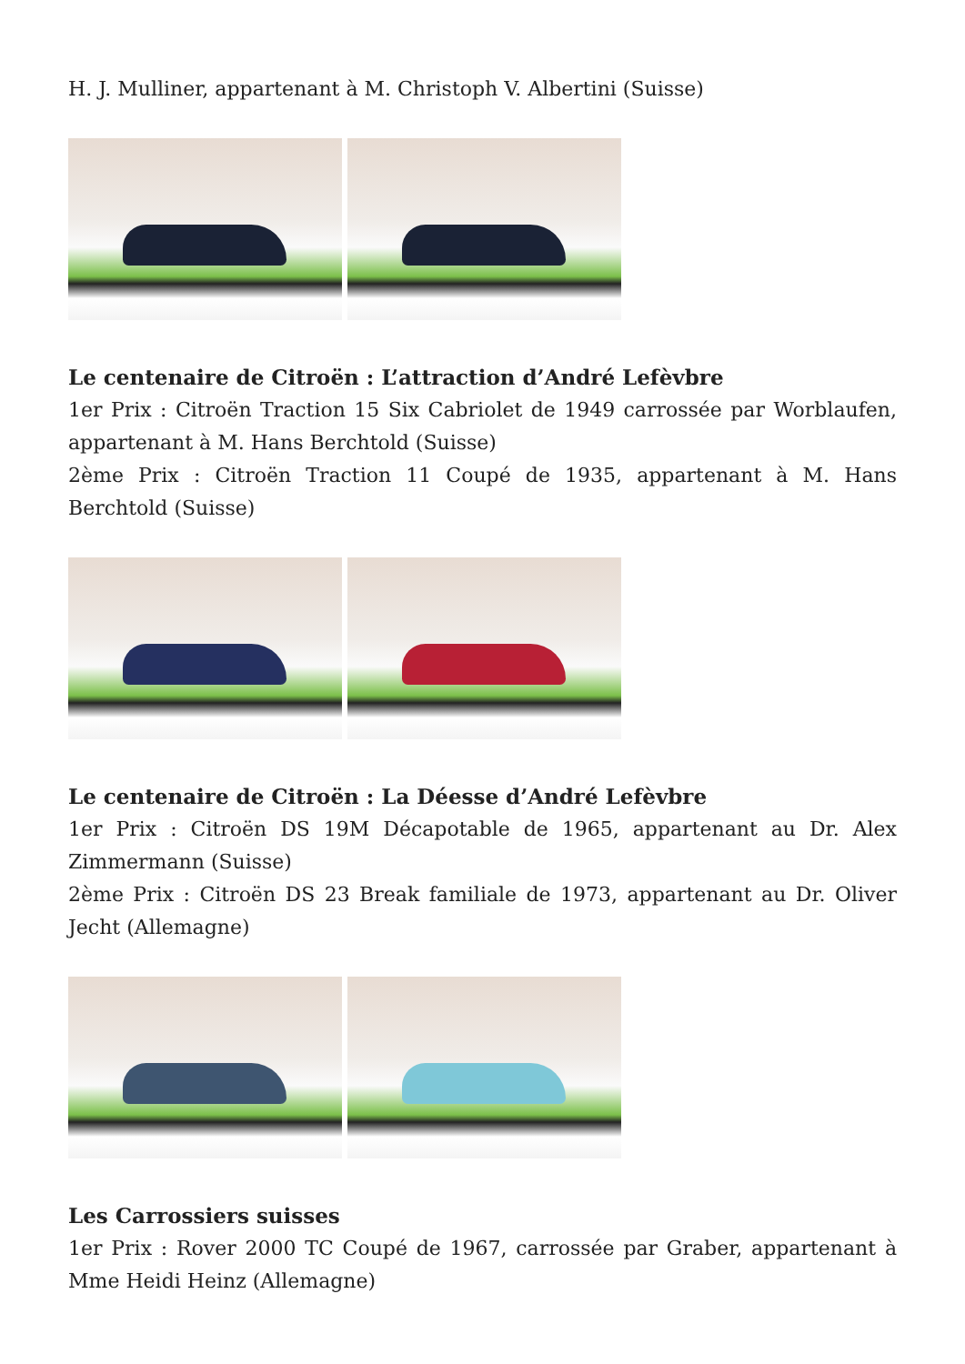H. J. Mulliner, appartenant à M. Christoph V. Albertini (Suisse)
Le centenaire de Citroën : L’attraction d’André Lefèvbre
1er Prix : Citroën Traction 15 Six Cabriolet de 1949 carrossée par Worblaufen, appartenant à M. Hans Berchtold (Suisse)
2ème Prix : Citroën Traction 11 Coupé de 1935, appartenant à M. Hans Berchtold (Suisse)
Le centenaire de Citroën : La Déesse d’André Lefèvbre
1er Prix : Citroën DS 19M Décapotable de 1965, appartenant au Dr. Alex Zimmermann (Suisse)
2ème Prix : Citroën DS 23 Break familiale de 1973, appartenant au Dr. Oliver Jecht (Allemagne)
Les Carrossiers suisses
1er Prix : Rover 2000 TC Coupé de 1967, carrossée par Graber, appartenant à Mme Heidi Heinz (Allemagne)